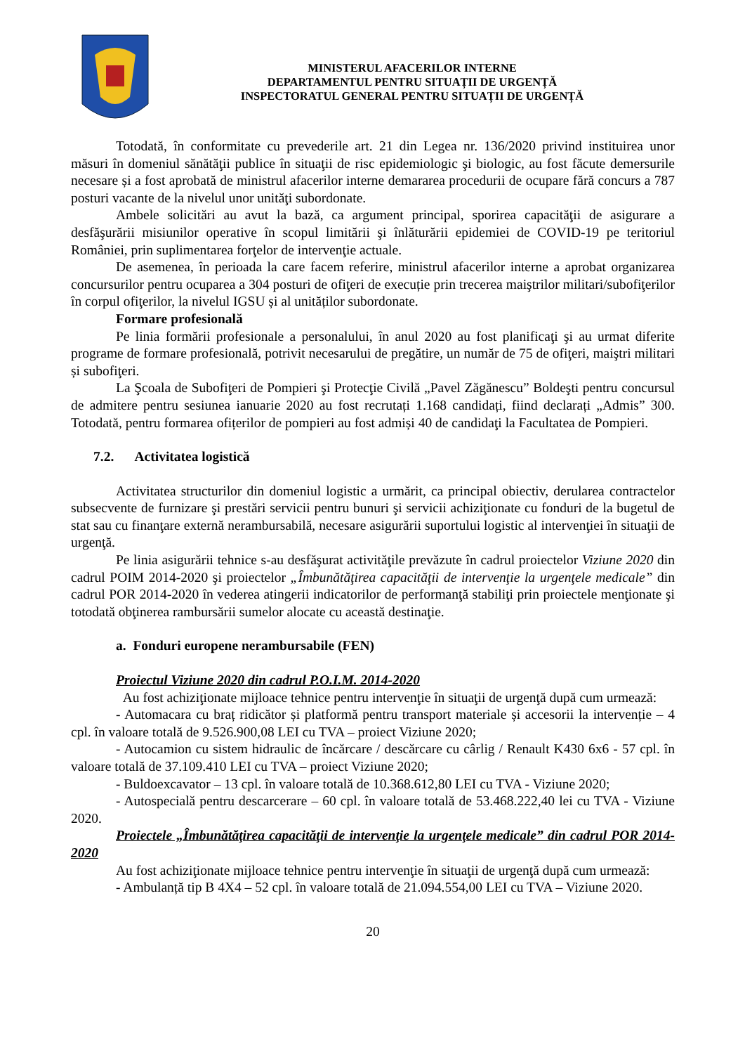MINISTERUL AFACERILOR INTERNE
DEPARTAMENTUL PENTRU SITUAȚII DE URGENȚĂ
INSPECTORATUL GENERAL PENTRU SITUAȚII DE URGENȚĂ
Totodată, în conformitate cu prevederile art. 21 din Legea nr. 136/2020 privind instituirea unor măsuri în domeniul sănătăţii publice în situaţii de risc epidemiologic şi biologic, au fost făcute demersurile necesare și a fost aprobată de ministrul afacerilor interne demararea procedurii de ocupare fără concurs a 787 posturi vacante de la nivelul unor unităţi subordonate.
Ambele solicitări au avut la bază, ca argument principal, sporirea capacităţii de asigurare a desfăşurării misiunilor operative în scopul limitării şi înlăturării epidemiei de COVID-19 pe teritoriul României, prin suplimentarea forţelor de intervenţie actuale.
De asemenea, în perioada la care facem referire, ministrul afacerilor interne a aprobat organizarea concursurilor pentru ocuparea a 304 posturi de ofiţeri de execuție prin trecerea maiştrilor militari/subofiţerilor în corpul ofiţerilor, la nivelul IGSU și al unităților subordonate.
Formare profesională
Pe linia formării profesionale a personalului, în anul 2020 au fost planificaţi şi au urmat diferite programe de formare profesională, potrivit necesarului de pregătire, un număr de 75 de ofiţeri, maiştri militari și subofiţeri.
La Şcoala de Subofiţeri de Pompieri şi Protecţie Civilă „Pavel Zăgănescu” Boldeşti pentru concursul de admitere pentru sesiunea ianuarie 2020 au fost recrutați 1.168 candidați, fiind declarați „Admis” 300. Totodată, pentru formarea ofițerilor de pompieri au fost admiși 40 de candidaţi la Facultatea de Pompieri.
7.2. Activitatea logistică
Activitatea structurilor din domeniul logistic a urmărit, ca principal obiectiv, derularea contractelor subsecvente de furnizare şi prestări servicii pentru bunuri şi servicii achiziţionate cu fonduri de la bugetul de stat sau cu finanţare externă nerambursabilă, necesare asigurării suportului logistic al intervenţiei în situaţii de urgenţă.
Pe linia asigurării tehnice s-au desfăşurat activităţile prevăzute în cadrul proiectelor Viziune 2020 din cadrul POIM 2014-2020 şi proiectelor „Îmbunătăţirea capacităţii de intervenţie la urgenţele medicale” din cadrul POR 2014-2020 în vederea atingerii indicatorilor de performanţă stabiliţi prin proiectele menţionate şi totodată obţinerea rambursării sumelor alocate cu această destinaţie.
a. Fonduri europene nerambursabile (FEN)
Proiectul Viziune 2020 din cadrul P.O.I.M. 2014-2020
Au fost achiziţionate mijloace tehnice pentru intervenţie în situaţii de urgenţă după cum urmează:
- Automacara cu braț ridicător și platformă pentru transport materiale și accesorii la intervenție – 4 cpl. în valoare totală de 9.526.900,08 LEI cu TVA – proiect Viziune 2020;
- Autocamion cu sistem hidraulic de încărcare / descărcare cu cârlig / Renault K430 6x6 - 57 cpl. în valoare totală de 37.109.410 LEI cu TVA – proiect Viziune 2020;
- Buldoexcavator – 13 cpl. în valoare totală de 10.368.612,80 LEI cu TVA - Viziune 2020;
- Autospecială pentru descarcerare – 60 cpl. în valoare totală de 53.468.222,40 lei cu TVA - Viziune 2020.
Proiectele „Îmbunătăţirea capacităţii de intervenţie la urgenţele medicale” din cadrul POR 2014-2020
Au fost achiziţionate mijloace tehnice pentru intervenţie în situaţii de urgenţă după cum urmează:
- Ambulanță tip B 4X4 – 52 cpl. în valoare totală de 21.094.554,00 LEI cu TVA – Viziune 2020.
20